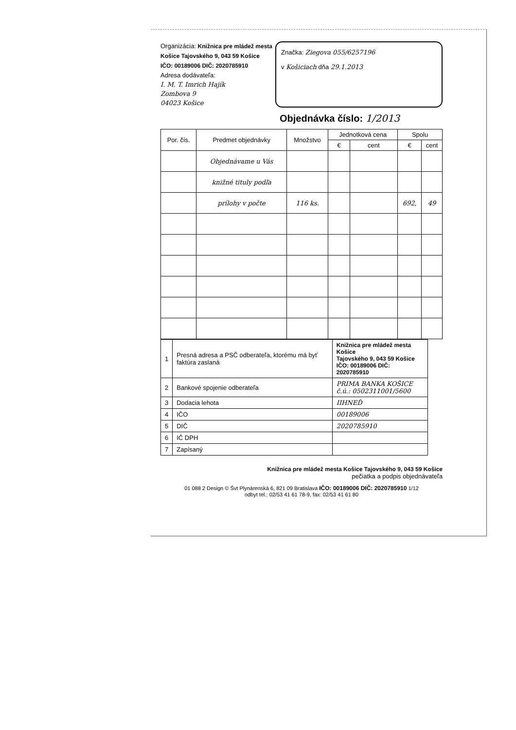Organizácia: Knižnica pre mládež mesta Košice Tajovského 9, 043 59 Košice IČO: 00189006 DIČ: 2020785910
Adresa dodávateľa:
I. M. T. Imrich Hajík
Zombova 9
04023 Košice
Značka: Ziegova 055/6257196
v Košiciach dňa 29.1.2013
Objednávka číslo: 1/2013
| Por. čís. | Predmet objednávky | Množstvo | Jednotková cena | | Spolu | |
| --- | --- | --- | --- | --- | --- | --- |
| | | | € | cent | € | cent |
| | Objednávame u Vás | | | | | |
| | knižné tituly podľa | | | | | |
| | prílohy v počte | 116 ks. | | | 692, | 49 |
| 1 | Presná adresa a PSČ odberateľa, ktorému má byť faktúra zaslaná | Knižnica pre mládež mesta Košice Tajovského 9, 043 59 Košice IČO: 00189006 DIČ: 2020785910 |
| 2 | Bankové spojenie odberateľa | PRIMA BANKA KOŠICE č.ú.: 0502311001/5600 |
| 3 | Dodacia lehota | IIHNEĎ |
| 4 | IČO | 00189006 |
| 5 | DIČ | 2020785910 |
| 6 | IČ DPH | |
| 7 | Zapísaný | |
Knižnica pre mládež mesta Košice Tajovského 9, 043 59 Košice
pečiatka a podpis objednávateľa
01 088 2 Design © Švt Plynárenská 6, 821 09 Bratislava IČO: 00189006 DIČ: 2020785910 1/12
odbyt tel.: 02/53 41 61 78-9, fax: 02/53 41 61 80